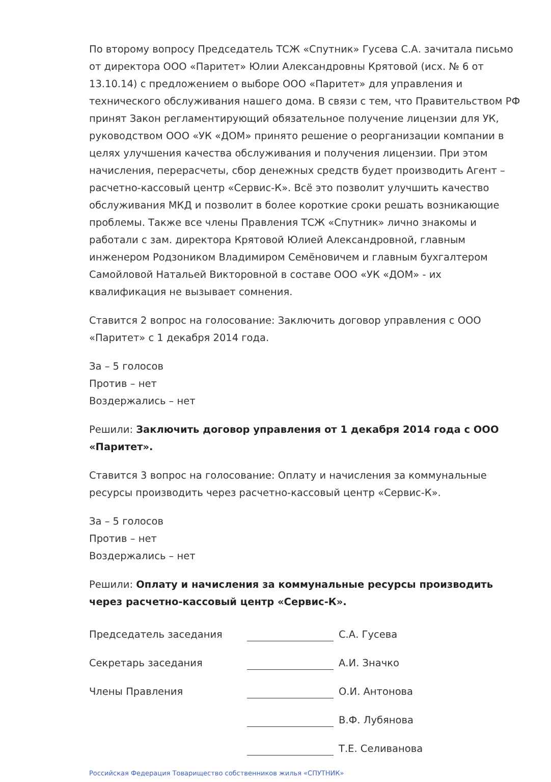По второму вопросу Председатель ТСЖ «Спутник» Гусева С.А. зачитала письмо от директора ООО «Паритет» Юлии Александровны Крятовой (исх. № 6 от 13.10.14) с предложением о выборе ООО «Паритет» для управления и технического обслуживания нашего дома. В связи с тем, что Правительством РФ принят Закон регламентирующий обязательное получение лицензии для УК, руководством ООО «УК «ДОМ» принято решение о реорганизации компании в целях улучшения качества обслуживания и получения лицензии. При этом начисления, перерасчеты, сбор денежных средств будет производить Агент – расчетно-кассовый центр «Сервис-К». Всё это позволит улучшить качество обслуживания МКД и позволит в более короткие сроки решать возникающие проблемы. Также все члены Правления ТСЖ «Спутник» лично знакомы и работали с зам. директора Крятовой Юлией Александровной, главным инженером Родзоником Владимиром Семёновичем и главным бухгалтером Самойловой Натальей Викторовной в составе ООО «УК «ДОМ» - их квалификация не вызывает сомнения.
Ставится 2 вопрос на голосование: Заключить договор управления с ООО «Паритет» с 1 декабря 2014 года.
За – 5 голосов
Против – нет
Воздержались – нет
Решили: Заключить договор управления от 1 декабря 2014 года с ООО «Паритет».
Ставится 3 вопрос на голосование: Оплату и начисления за коммунальные ресурсы производить через расчетно-кассовый центр «Сервис-К».
За – 5 голосов
Против – нет
Воздержались – нет
Решили: Оплату и начисления за коммунальные ресурсы производить через расчетно-кассовый центр «Сервис-К».
| Председатель заседания | | С.А. Гусева |
| Секретарь заседания | | А.И. Значко |
| Члены Правления | | О.И. Антонова |
| | | В.Ф. Лубянова |
| | | Т.Е. Селиванова |
Российская Федерация Товарищество собственников жилья «СПУТНИК»